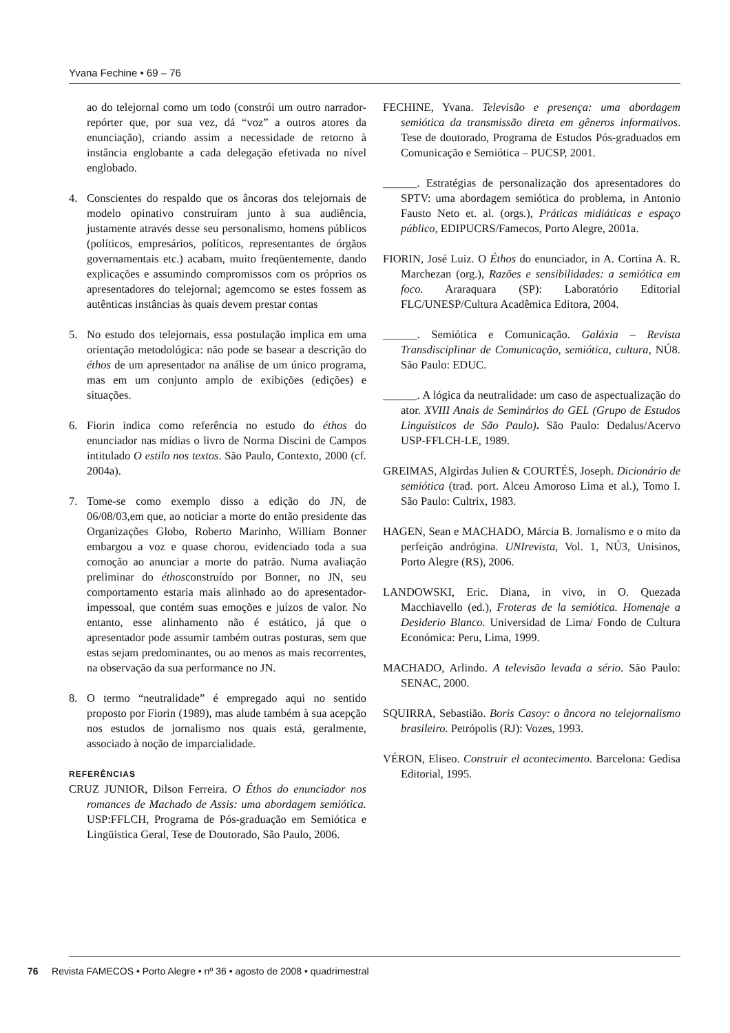Yvana Fechine • 69 – 76
ao do telejornal como um todo (constrói um outro narrador-repórter que, por sua vez, dá “voz” a outros atores da enunciação), criando assim a necessidade de retorno à instância englobante a cada delegação efetivada no nível englobado.
4. Conscientes do respaldo que os âncoras dos telejornais de modelo opinativo construíram junto à sua audiência, justamente através desse seu personalismo, homens públicos (políticos, empresários, políticos, representantes de órgãos governamentais etc.) acabam, muito freqüentemente, dando explicações e assumindo compromissos com os próprios os apresentadores do telejornal; agemcomo se estes fossem as autênticas instâncias às quais devem prestar contas
5. No estudo dos telejornais, essa postulação implica em uma orientação metodológica: não pode se basear a descrição do éthos de um apresentador na análise de um único programa, mas em um conjunto amplo de exibições (edições) e situações.
6. Fiorin indica como referência no estudo do éthos do enunciador nas mídias o livro de Norma Discini de Campos intitulado O estilo nos textos. São Paulo, Contexto, 2000 (cf. 2004a).
7. Tome-se como exemplo disso a edição do JN, de 06/08/03,em que, ao noticiar a morte do então presidente das Organizações Globo, Roberto Marinho, William Bonner embargou a voz e quase chorou, evidenciado toda a sua comoção ao anunciar a morte do patrão. Numa avaliação preliminar do éthosconstruído por Bonner, no JN, seu comportamento estaria mais alinhado ao do apresentador-impessoal, que contém suas emoções e juízos de valor. No entanto, esse alinhamento não é estático, já que o apresentador pode assumir também outras posturas, sem que estas sejam predominantes, ou ao menos as mais recorrentes, na observação da sua performance no JN.
8. O termo “neutralidade” é empregado aqui no sentido proposto por Fiorin (1989), mas alude também à sua acepção nos estudos de jornalismo nos quais está, geralmente, associado à noção de imparcialidade.
REFERÊNCIAS
CRUZ JUNIOR, Dilson Ferreira. O Éthos do enunciador nos romances de Machado de Assis: uma abordagem semiótica. USP:FFLCH, Programa de Pós-graduação em Semiótica e Lingüística Geral, Tese de Doutorado, São Paulo, 2006.
FECHINE, Yvana. Televisão e presença: uma abordagem semiótica da transmissão direta em gêneros informativos. Tese de doutorado, Programa de Estudos Pós-graduados em Comunicação e Semiótica – PUCSP, 2001.
______. Estratégias de personalização dos apresentadores do SPTV: uma abordagem semiótica do problema, in Antonio Fausto Neto et. al. (orgs.), Práticas midiáticas e espaço público, EDIPUCRS/Famecos, Porto Alegre, 2001a.
FIORIN, José Luiz. O Éthos do enunciador, in A. Cortina A. R. Marchezan (org.), Razões e sensibilidades: a semiótica em foco. Araraquara (SP): Laboratório Editorial FLC/UNESP/Cultura Acadêmica Editora, 2004.
______. Semiótica e Comunicação. Galáxia – Revista Transdisciplinar de Comunicação, semiótica, cultura, NÚ8. São Paulo: EDUC.
______. A lógica da neutralidade: um caso de aspectualização do ator. XVIII Anais de Seminários do GEL (Grupo de Estudos Linguísticos de São Paulo). São Paulo: Dedalus/Acervo USP-FFLCH-LE, 1989.
GREIMAS, Algirdas Julien & COURTÉS, Joseph. Dicionário de semiótica (trad. port. Alceu Amoroso Lima et al.), Tomo I. São Paulo: Cultrix, 1983.
HAGEN, Sean e MACHADO, Márcia B. Jornalismo e o mito da perfeição andrógina. UNIrevista, Vol. 1, NÚ3, Unisinos, Porto Alegre (RS), 2006.
LANDOWSKI, Eric. Diana, in vivo, in O. Quezada Macchiavello (ed.), Froteras de la semiótica. Homenaje a Desiderio Blanco. Universidad de Lima/ Fondo de Cultura Económica: Peru, Lima, 1999.
MACHADO, Arlindo. A televisão levada a sério. São Paulo: SENAC, 2000.
SQUIRRA, Sebastião. Boris Casoy: o âncora no telejornalismo brasileiro. Petrópolis (RJ): Vozes, 1993.
VÉRON, Eliseo. Construir el acontecimento. Barcelona: Gedisa Editorial, 1995.
76 Revista FAMECOS • Porto Alegre • nº 36 • agosto de 2008 • quadrimestral